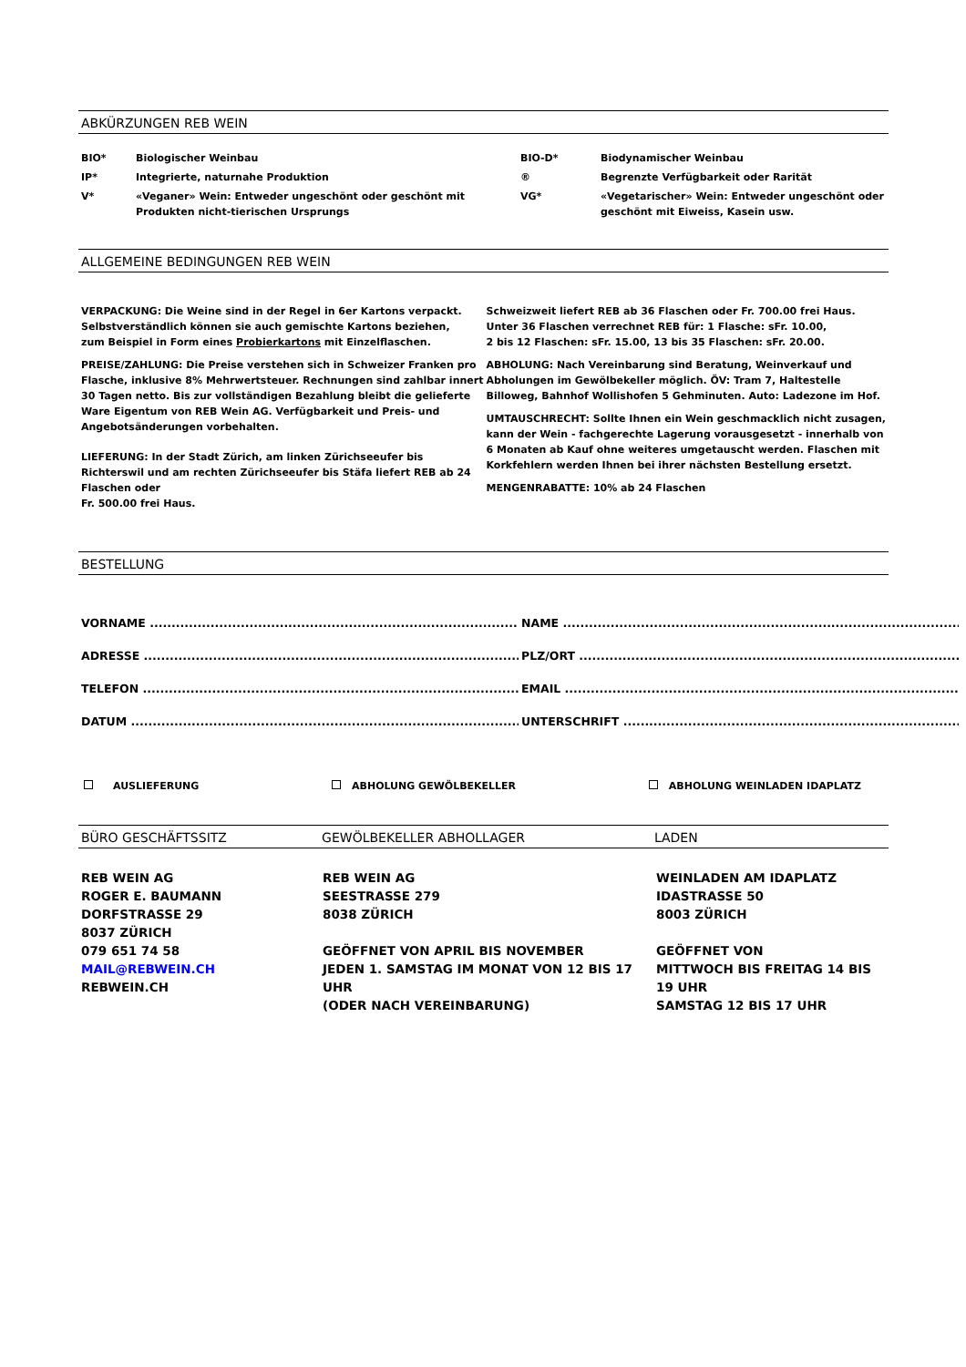ABKÜRZUNGEN REB WEIN
| BIO* | Biologischer Weinbau | BIO-D* | Biodynamischer Weinbau |
| IP* | Integrierte, naturnahe Produktion | ® | Begrenzte Verfügbarkeit oder Rarität |
| V* | «Veganer» Wein: Entweder ungeschönt oder geschönt mit Produkten nicht-tierischen Ursprungs | VG* | «Vegetarischer» Wein: Entweder ungeschönt oder geschönt mit Eiweiss, Kasein usw. |
ALLGEMEINE BEDINGUNGEN REB WEIN
VERPACKUNG: Die Weine sind in der Regel in 6er Kartons verpackt.
Selbstverständlich können sie auch gemischte Kartons beziehen,
zum Beispiel in Form eines Probierkartons mit Einzelflaschen.
PREISE/ZAHLUNG: Die Preise verstehen sich in Schweizer Franken pro Flasche, inklusive 8% Mehrwertsteuer. Rechnungen sind zahlbar innert 30 Tagen netto. Bis zur vollständigen Bezahlung bleibt die gelieferte Ware Eigentum von REB Wein AG. Verfügbarkeit und Preis- und Angebotsänderungen vorbehalten.
LIEFERUNG: In der Stadt Zürich, am linken Zürichseeufer bis Richterswil und am rechten Zürichseeufer bis Stäfa liefert REB ab 24 Flaschen oder
Fr. 500.00 frei Haus.
Schweizweit liefert REB ab 36 Flaschen oder Fr. 700.00 frei Haus.
Unter 36 Flaschen verrechnet REB für: 1 Flasche: sFr. 10.00,
2 bis 12 Flaschen: sFr. 15.00, 13 bis 35 Flaschen: sFr. 20.00.
ABHOLUNG: Nach Vereinbarung sind Beratung, Weinverkauf und Abholungen im Gewölbekeller möglich. ÖV: Tram 7, Haltestelle Billoweg, Bahnhof Wollishofen 5 Gehminuten. Auto: Ladezone im Hof.
UMTAUSCHRECHT: Sollte Ihnen ein Wein geschmacklich nicht zusagen, kann der Wein - fachgerechte Lagerung vorausgesetzt - innerhalb von 6 Monaten ab Kauf ohne weiteres umgetauscht werden. Flaschen mit Korkfehlern werden Ihnen bei ihrer nächsten Bestellung ersetzt.
MENGENRABATTE: 10% ab 24 Flaschen
BESTELLUNG
VORNAME ........................................................................................................
ADRESSE .........................................................................................................
TELEFON .........................................................................................................
DATUM ..............................................................................................................
NAME ...............................................................................................................
PLZ/ORT ...........................................................................................................
EMAIL ..............................................................................................................
UNTERSCHRIFT .............................................................................................
AUSLIEFERUNG ABHOLUNG GEWÖLBEKELLER ABHOLUNG WEINLADEN IDAPLATZ
BÜRO GESCHÄFTSSITZ GEWÖLBEKELLER ABHOLLAGER LADEN
REB WEIN AG
ROGER E. BAUMANN
DORFSTRASSE 29
8037 ZÜRICH
079 651 74 58
MAIL@REBWEIN.CH
REBWEIN.CH
REB WEIN AG
SEESTRASSE 279
8038 ZÜRICH
GEÖFFNET VON APRIL BIS NOVEMBER
JEDEN 1. SAMSTAG IM MONAT VON 12 BIS 17 UHR
(ODER NACH VEREINBARUNG)
WEINLADEN AM IDAPLATZ
IDASTRASSE 50
8003 ZÜRICH
GEÖFFNET VON
MITTWOCH BIS FREITAG 14 BIS 19 UHR
SAMSTAG 12 BIS 17 UHR